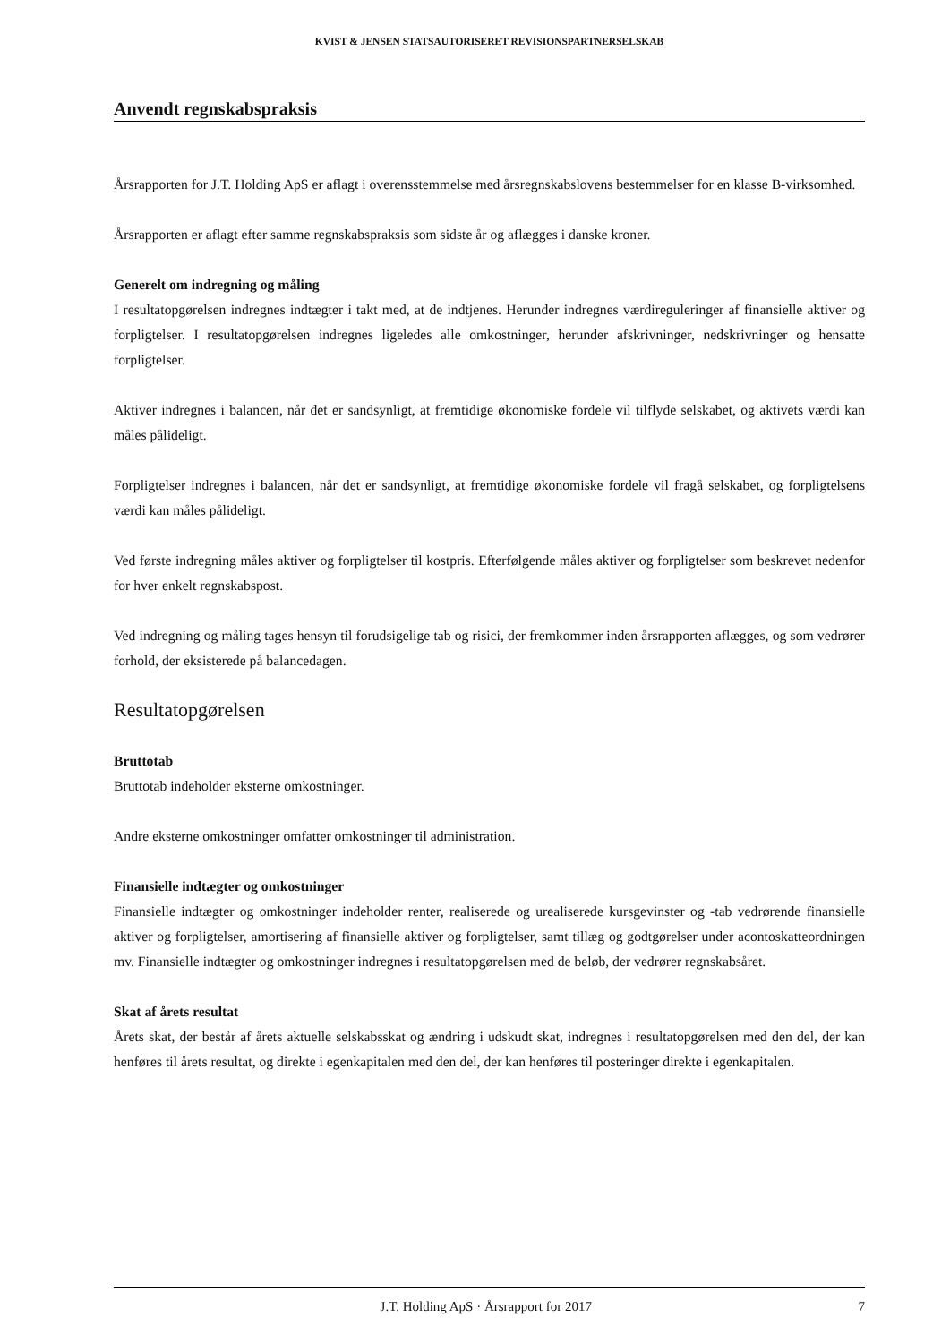KVIST & JENSEN STATSAUTORISERET REVISIONSPARTNERSELSKAB
Anvendt regnskabspraksis
Årsrapporten for J.T. Holding ApS er aflagt i overensstemmelse med årsregnskabslovens bestemmelser for en klasse B-virksomhed.
Årsrapporten er aflagt efter samme regnskabspraksis som sidste år og aflægges i danske kroner.
Generelt om indregning og måling
I resultatopgørelsen indregnes indtægter i takt med, at de indtjenes. Herunder indregnes værdireguleringer af finansielle aktiver og forpligtelser. I resultatopgørelsen indregnes ligeledes alle omkostninger, herunder afskrivninger, nedskrivninger og hensatte forpligtelser.
Aktiver indregnes i balancen, når det er sandsynligt, at fremtidige økonomiske fordele vil tilflyde selskabet, og aktivets værdi kan måles pålideligt.
Forpligtelser indregnes i balancen, når det er sandsynligt, at fremtidige økonomiske fordele vil fragå selskabet, og forpligtelsens værdi kan måles pålideligt.
Ved første indregning måles aktiver og forpligtelser til kostpris. Efterfølgende måles aktiver og forpligtelser som beskrevet nedenfor for hver enkelt regnskabspost.
Ved indregning og måling tages hensyn til forudsigelige tab og risici, der fremkommer inden årsrapporten aflægges, og som vedrører forhold, der eksisterede på balancedagen.
Resultatopgørelsen
Bruttotab
Bruttotab indeholder eksterne omkostninger.
Andre eksterne omkostninger omfatter omkostninger til administration.
Finansielle indtægter og omkostninger
Finansielle indtægter og omkostninger indeholder renter, realiserede og urealiserede kursgevinster og -tab vedrørende finansielle aktiver og forpligtelser, amortisering af finansielle aktiver og forpligtelser, samt tillæg og godtgørelser under acontoskatteordningen mv. Finansielle indtægter og omkostninger indregnes i resultatopgørelsen med de beløb, der vedrører regnskabsåret.
Skat af årets resultat
Årets skat, der består af årets aktuelle selskabsskat og ændring i udskudt skat, indregnes i resultatopgørelsen med den del, der kan henføres til årets resultat, og direkte i egenkapitalen med den del, der kan henføres til posteringer direkte i egenkapitalen.
J.T. Holding ApS · Årsrapport for 2017 7